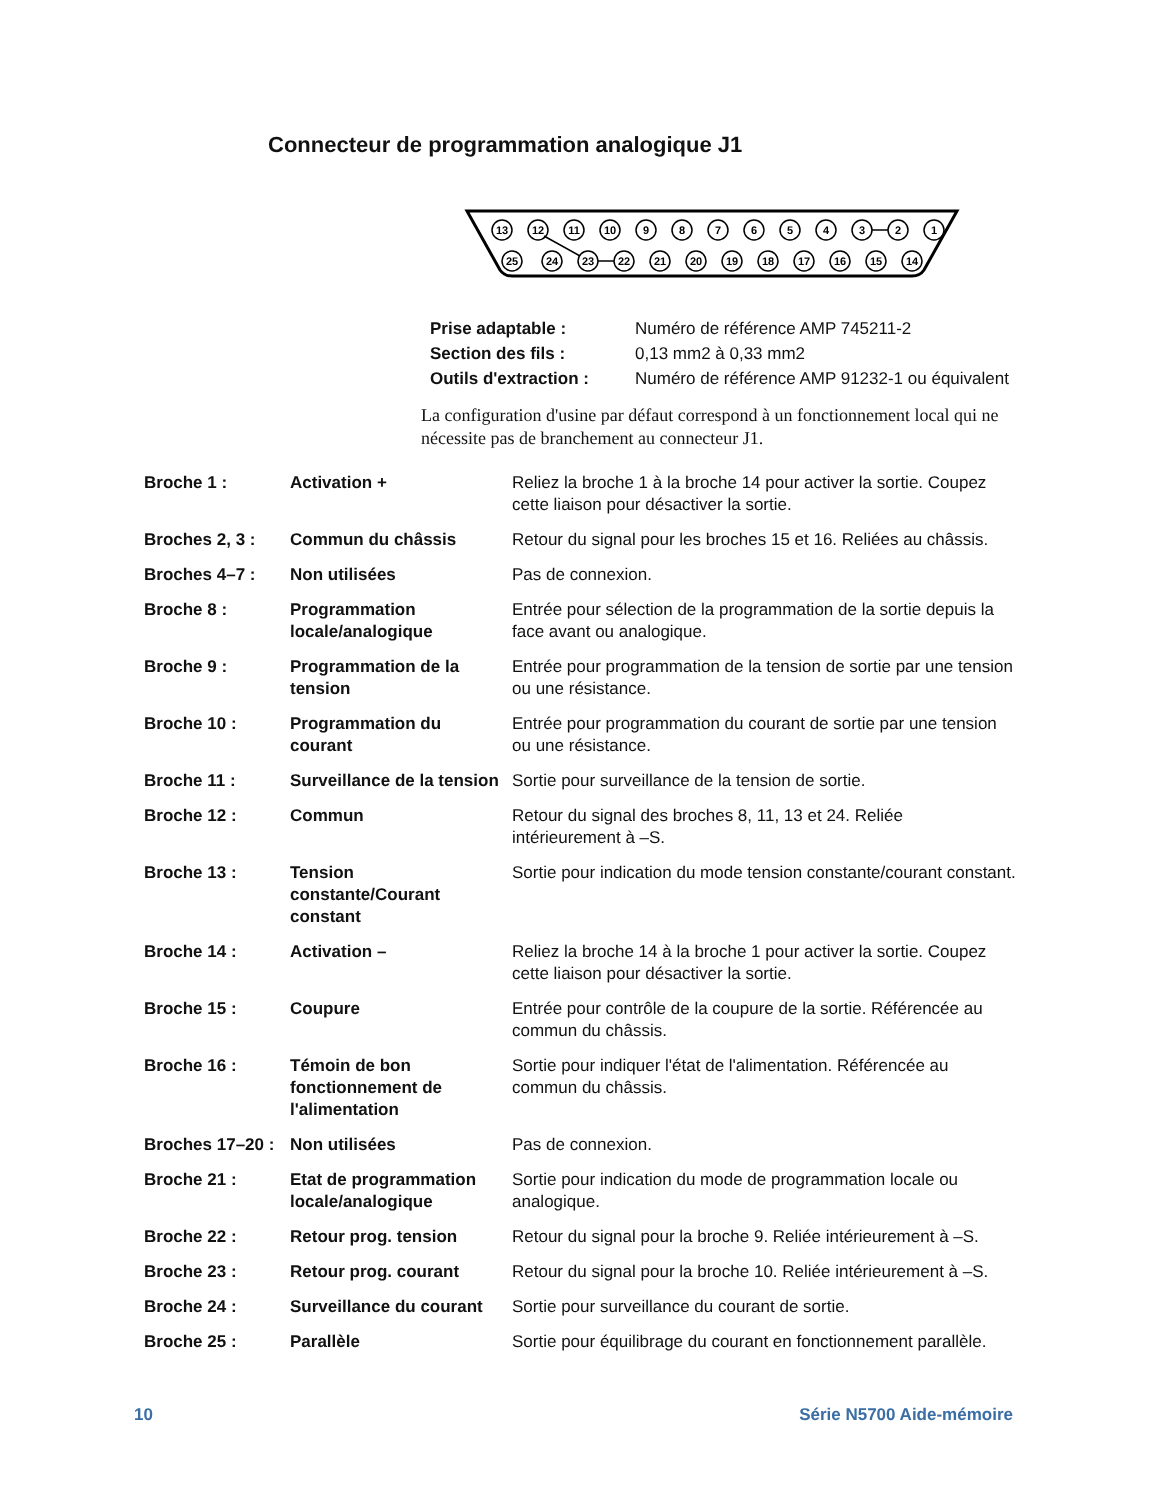Connecteur de programmation analogique J1
13
12
11
10
9
8
7
6
5
4
3
2
1
25
24
23
22
21
20
19
18
17
16
15
14
| Prise adaptable : | Numéro de référence AMP 745211-2 |
| Section des fils : | 0,13 mm2 à 0,33 mm2 |
| Outils d'extraction : | Numéro de référence AMP 91232-1 ou équivalent |
La configuration d'usine par défaut correspond à un fonctionnement local qui ne nécessite pas de branchement au connecteur J1.
| Broche 1 : | Activation + | Reliez la broche 1 à la broche 14 pour activer la sortie. Coupez cette liaison pour désactiver la sortie. |
| Broches 2, 3 : | Commun du châssis | Retour du signal pour les broches 15 et 16. Reliées au châssis. |
| Broches 4–7 : | Non utilisées | Pas de connexion. |
| Broche 8 : | Programmation locale/analogique | Entrée pour sélection de la programmation de la sortie depuis la face avant ou analogique. |
| Broche 9 : | Programmation de la tension | Entrée pour programmation de la tension de sortie par une tension ou une résistance. |
| Broche 10 : | Programmation du courant | Entrée pour programmation du courant de sortie par une tension ou une résistance. |
| Broche 11 : | Surveillance de la tension | Sortie pour surveillance de la tension de sortie. |
| Broche 12 : | Commun | Retour du signal des broches 8, 11, 13 et 24. Reliée intérieurement à –S. |
| Broche 13 : | Tension constante/Courant constant | Sortie pour indication du mode tension constante/courant constant. |
| Broche 14 : | Activation – | Reliez la broche 14 à la broche 1 pour activer la sortie. Coupez cette liaison pour désactiver la sortie. |
| Broche 15 : | Coupure | Entrée pour contrôle de la coupure de la sortie. Référencée au commun du châssis. |
| Broche 16 : | Témoin de bon fonctionnement de l'alimentation | Sortie pour indiquer l'état de l'alimentation. Référencée au commun du châssis. |
| Broches 17–20 : | Non utilisées | Pas de connexion. |
| Broche 21 : | Etat de programmation locale/analogique | Sortie pour indication du mode de programmation locale ou analogique. |
| Broche 22 : | Retour prog. tension | Retour du signal pour la broche 9. Reliée intérieurement à –S. |
| Broche 23 : | Retour prog. courant | Retour du signal pour la broche 10. Reliée intérieurement à –S. |
| Broche 24 : | Surveillance du courant | Sortie pour surveillance du courant de sortie. |
| Broche 25 : | Parallèle | Sortie pour équilibrage du courant en fonctionnement parallèle. |
10 Série N5700 Aide-mémoire